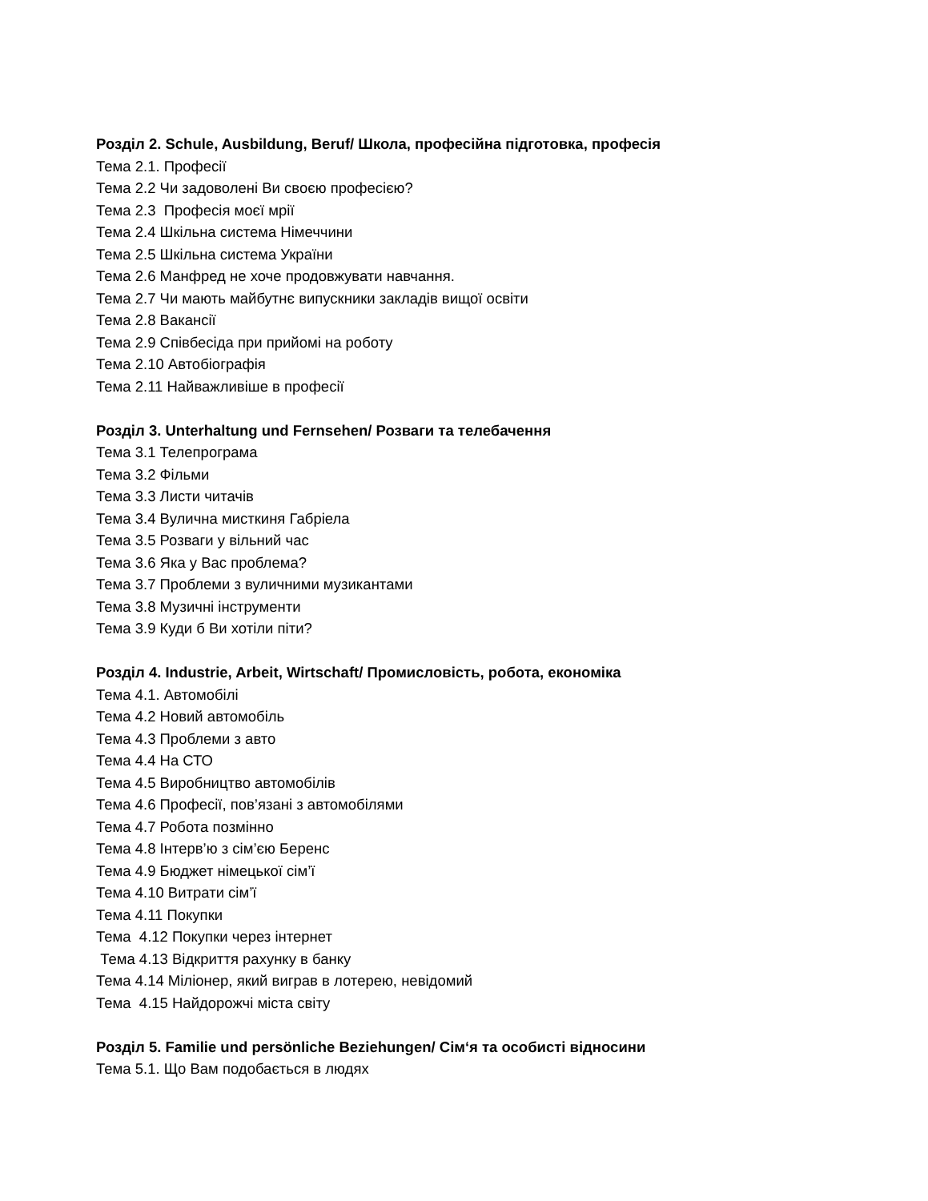Розділ 2. Schule, Ausbildung, Beruf/ Школа, професійна підготовка, професія
Тема 2.1. Професії
Тема 2.2 Чи задоволені Ви своєю професією?
Тема 2.3 Професія моєї мрії
Тема 2.4 Шкільна система Німеччини
Тема 2.5 Шкільна система України
Тема 2.6 Манфред не хоче продовжувати навчання.
Тема 2.7 Чи мають майбутнє випускники закладів вищої освіти
Тема 2.8 Вакансії
Тема 2.9 Співбесіда при прийомі на роботу
Тема 2.10 Автобіографія
Тема 2.11 Найважливіше в професії
Розділ 3. Unterhaltung und Fernsehen/ Розваги та телебачення
Тема 3.1 Телепрограма
Тема 3.2 Фільми
Тема 3.3 Листи читачів
Тема 3.4 Вулична мисткиня Габріела
Тема 3.5 Розваги у вільний час
Тема 3.6 Яка у Вас проблема?
Тема 3.7 Проблеми з вуличними музикантами
Тема 3.8 Музичні інструменти
Тема 3.9 Куди б Ви хотіли піти?
Розділ 4. Industrie, Arbeit, Wirtschaft/ Промисловість, робота, економіка
Тема 4.1. Автомобілі
Тема 4.2 Новий автомобіль
Тема 4.3 Проблеми з авто
Тема 4.4 На СТО
Тема 4.5 Виробництво автомобілів
Тема 4.6 Професії, пов’язані з автомобілями
Тема 4.7 Робота позмінно
Тема 4.8 Інтерв’ю з сім’єю Беренс
Тема 4.9 Бюджет німецької сім’ї
Тема 4.10 Витрати сім’ї
Тема 4.11 Покупки
Тема 4.12 Покупки через інтернет
Тема 4.13 Відкриття рахунку в банку
Тема 4.14 Міліонер, який виграв в лотерею, невідомий
Тема 4.15 Найдорожчі міста світу
Розділ 5. Familie und persönliche Beziehungen/ Сім‘я та особисті відносини
Тема 5.1. Що Вам подобається в людях